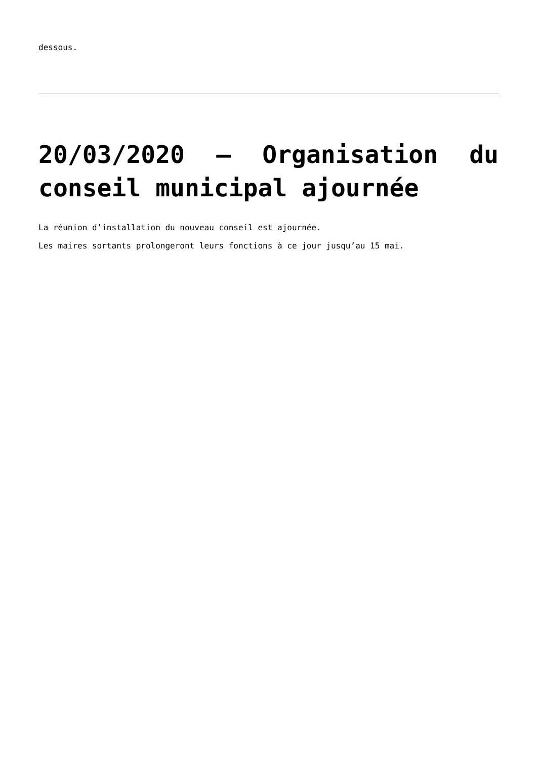dessous.
20/03/2020 – Organisation du conseil municipal ajournée
La réunion d’installation du nouveau conseil est ajournée.
Les maires sortants prolongeront leurs fonctions à ce jour jusqu’au 15 mai.